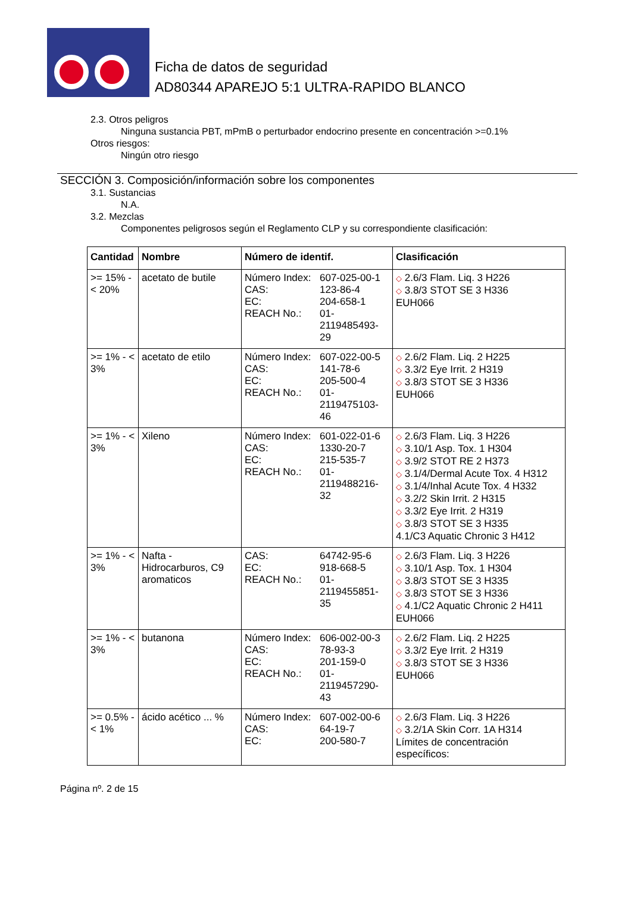Ficha de datos de seguridad
AD80344 APAREJO 5:1 ULTRA-RAPIDO BLANCO
2.3. Otros peligros
Ninguna sustancia PBT, mPmB o perturbador endocrino presente en concentración >=0.1%
Otros riesgos:
Ningún otro riesgo
SECCIÓN 3. Composición/información sobre los componentes
3.1. Sustancias
N.A.
3.2. Mezclas
Componentes peligrosos según el Reglamento CLP y su correspondiente clasificación:
| Cantidad | Nombre | Número de identif. | Clasificación |
| --- | --- | --- | --- |
| >= 15% - < 20% | acetato de butile | Número Index: 607-025-00-1 CAS: 123-86-4 EC: 204-658-1 REACH No.: 01-2119485493-29 | ◇ 2.6/3 Flam. Liq. 3 H226 ◇ 3.8/3 STOT SE 3 H336 EUH066 |
| >= 1% - < 3% | acetato de etilo | Número Index: 607-022-00-5 CAS: 141-78-6 EC: 205-500-4 REACH No.: 01-2119475103-46 | ◇ 2.6/2 Flam. Liq. 2 H225 ◇ 3.3/2 Eye Irrit. 2 H319 ◇ 3.8/3 STOT SE 3 H336 EUH066 |
| >= 1% - < 3% | Xileno | Número Index: 601-022-01-6 CAS: 1330-20-7 EC: 215-535-7 REACH No.: 01-2119488216-32 | ◇ 2.6/3 Flam. Liq. 3 H226 ◇ 3.10/1 Asp. Tox. 1 H304 ◇ 3.9/2 STOT RE 2 H373 ◇ 3.1/4/Dermal Acute Tox. 4 H312 ◇ 3.1/4/Inhal Acute Tox. 4 H332 ◇ 3.2/2 Skin Irrit. 2 H315 ◇ 3.3/2 Eye Irrit. 2 H319 ◇ 3.8/3 STOT SE 3 H335 4.1/C3 Aquatic Chronic 3 H412 |
| >= 1% - < 3% | Nafta - Hidrocarburos, C9 aromaticos | CAS: 64742-95-6 EC: 918-668-5 REACH No.: 01-2119455851-35 | ◇ 2.6/3 Flam. Liq. 3 H226 ◇ 3.10/1 Asp. Tox. 1 H304 ◇ 3.8/3 STOT SE 3 H335 ◇ 3.8/3 STOT SE 3 H336 ◇ 4.1/C2 Aquatic Chronic 2 H411 EUH066 |
| >= 1% - < 3% | butanona | Número Index: 606-002-00-3 CAS: 78-93-3 EC: 201-159-0 REACH No.: 01-2119457290-43 | ◇ 2.6/2 Flam. Liq. 2 H225 ◇ 3.3/2 Eye Irrit. 2 H319 ◇ 3.8/3 STOT SE 3 H336 EUH066 |
| >= 0.5% - < 1% | ácido acético ... % | Número Index: 607-002-00-6 CAS: 64-19-7 EC: 200-580-7 | ◇ 2.6/3 Flam. Liq. 3 H226 ◇ 3.2/1A Skin Corr. 1A H314 Límites de concentración específicos: |
Página nº. 2 de 15